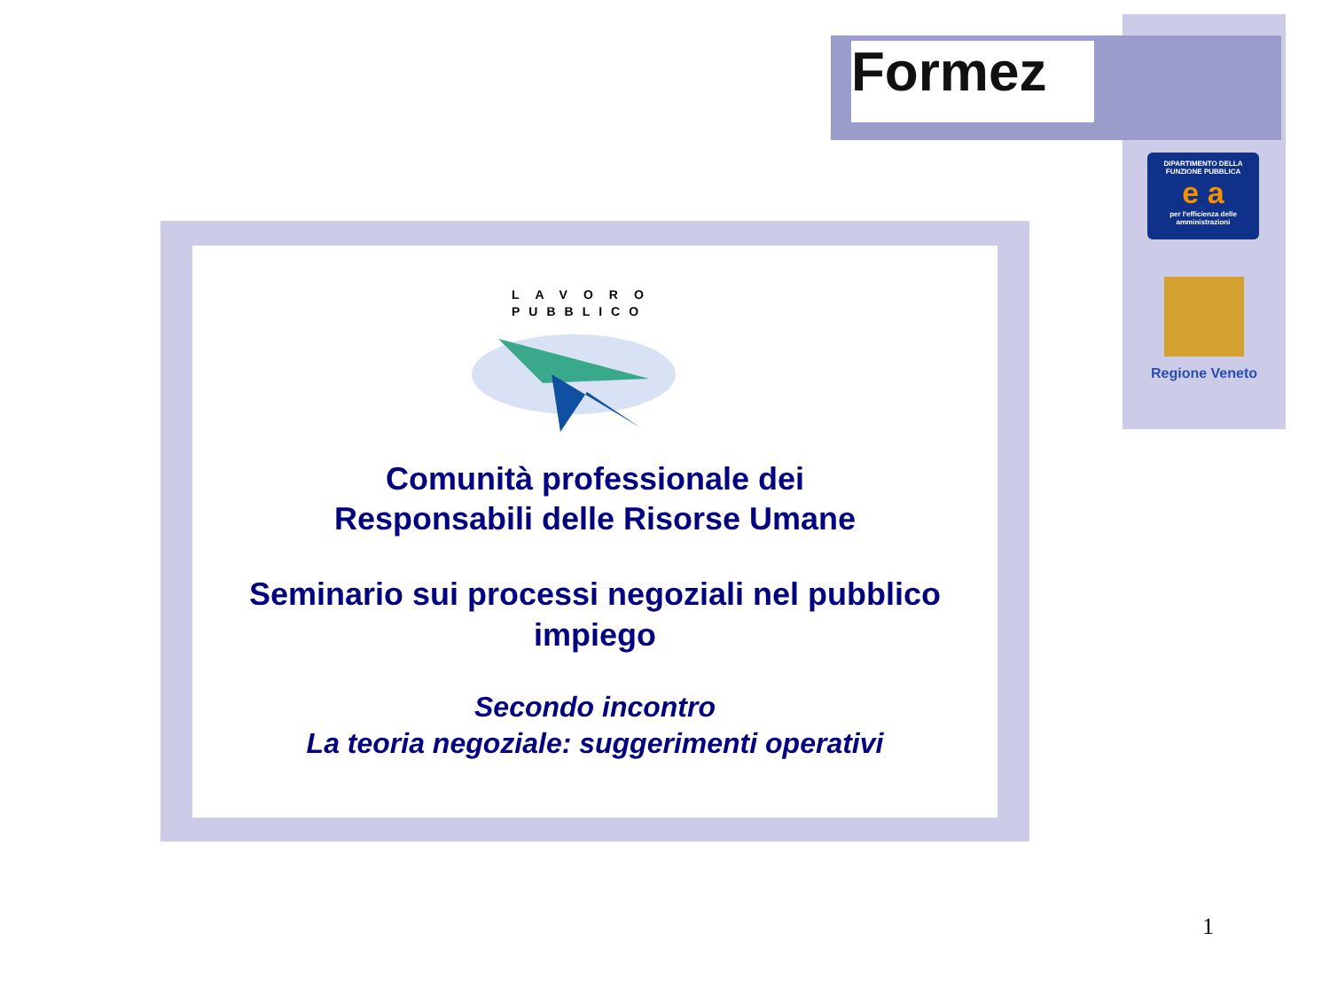Formez
DIPARTIMENTO DELLA
FUNZIONE PUBBLICA
e a
per l'efficienza delle
amministrazioni
Regione Veneto
LAVORO
PUBBLICO
Comunità professionale dei
Responsabili delle Risorse Umane
Seminario sui processi negoziali nel pubblico
impiego
Secondo incontro
La teoria negoziale: suggerimenti operativi
1